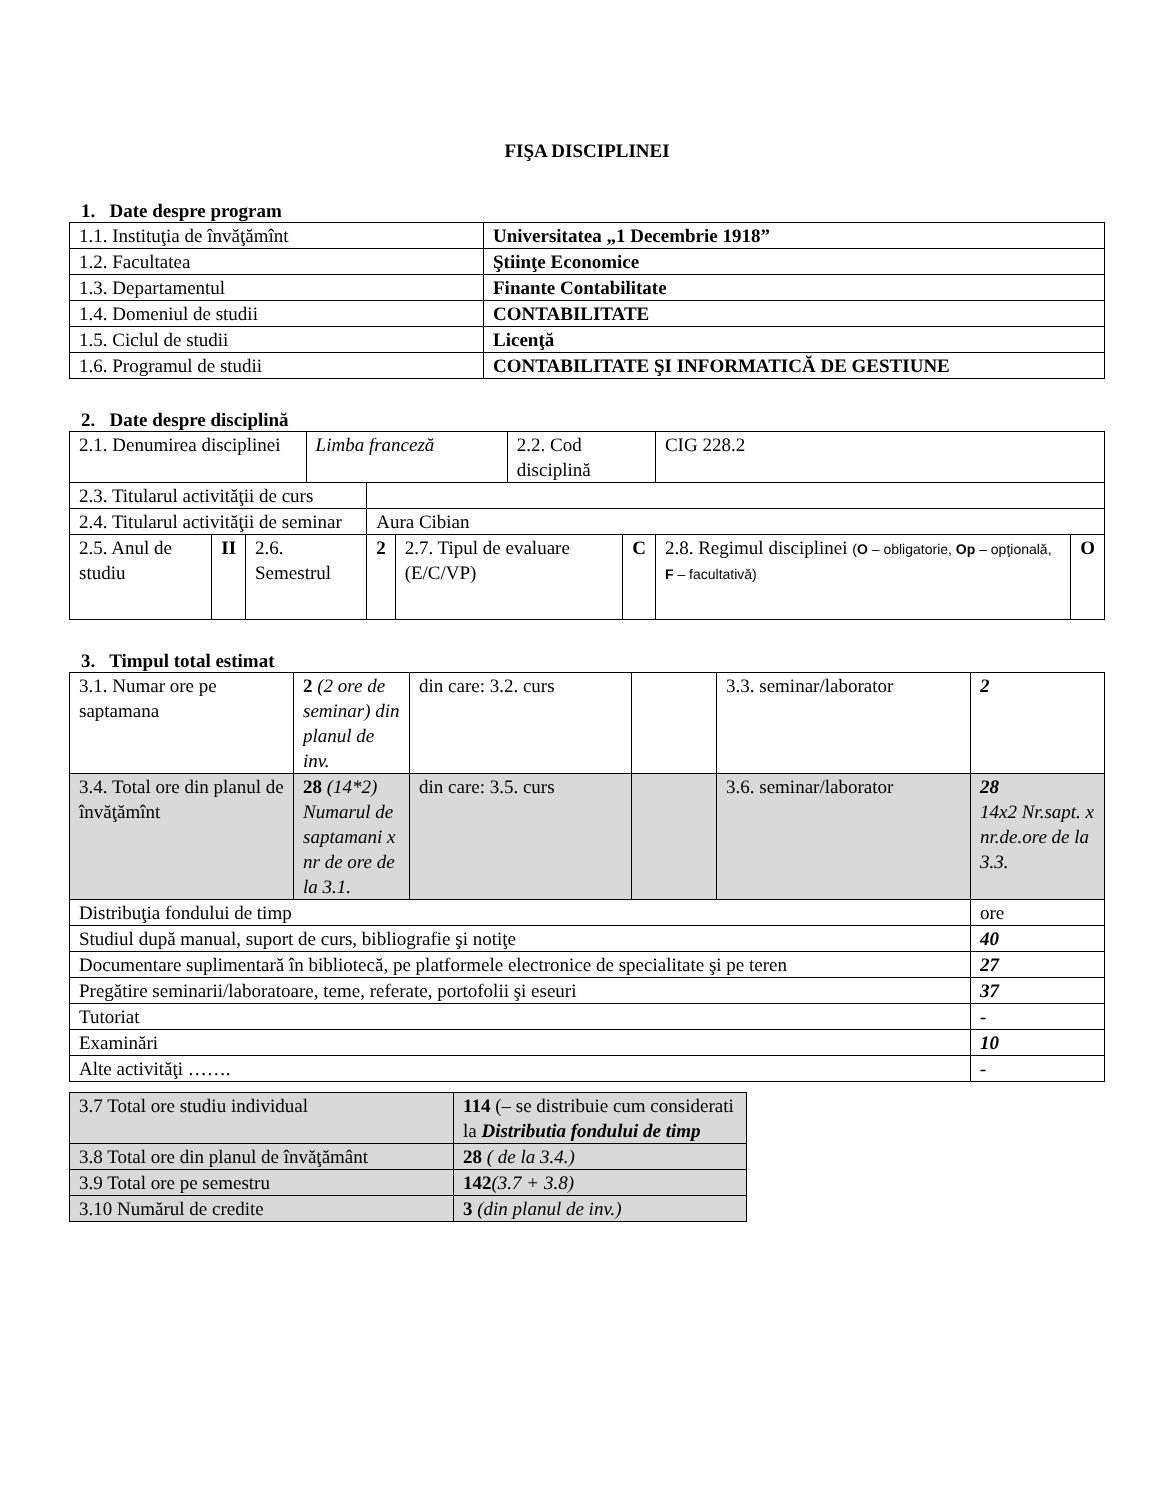FIŞA DISCIPLINEI
1. Date despre program
| 1.1. Instituţia de învăţămînt | Universitatea „1 Decembrie 1918” |
| 1.2. Facultatea | Ştiinţe Economice |
| 1.3. Departamentul | Finante Contabilitate |
| 1.4. Domeniul de studii | CONTABILITATE |
| 1.5. Ciclul de studii | Licenţă |
| 1.6. Programul de studii | CONTABILITATE ŞI INFORMATICĂ DE GESTIUNE |
2. Date despre disciplină
| 2.1. Denumirea disciplinei | | | Limba franceză | | | 2.2. Cod disciplină | | CIG 228.2 | |
| 2.3. Titularul activităţii de curs | | | | | | | | | |
| 2.4. Titularul activităţii de seminar | | | | Aura Cibian | | | | | |
| 2.5. Anul de studiu | II | 2.6. Semestrul | | 2 | 2.7. Tipul de evaluare (E/C/VP) | | C | 2.8. Regimul disciplinei ( O – obligatorie, Op – opţională, F – facultativă) | O |
3. Timpul total estimat
| 3.1. Numar ore pe saptamana | 2 (2 ore de seminar) din planul de inv. | din care: 3.2. curs | | 3.3. seminar/laborator | 2 |
| 3.4. Total ore din planul de învăţămînt | 28 (14*2) Numarul de saptamani x nr de ore de la 3.1. | din care: 3.5. curs | | 3.6. seminar/laborator | 28 14x2 Nr.sapt. x nr.de.ore de la 3.3. |
| Distribuţia fondului de timp | | | | | ore |
| Studiul după manual, suport de curs, bibliografie şi notiţe | | | | | 40 |
| Documentare suplimentară în bibliotecă, pe platformele electronice de specialitate şi pe teren | | | | | 27 |
| Pregătire seminarii/laboratoare, teme, referate, portofolii şi eseuri | | | | | 37 |
| Tutoriat | | | | | - |
| Examinări | | | | | 10 |
| Alte activităţi ……. | | | | | - |
| 3.7 Total ore studiu individual | 114 (– se distribuie cum considerati la Distributia fondului de timp |
| 3.8 Total ore din planul de învăţământ | 28 ( de la 3.4.) |
| 3.9 Total ore pe semestru | 142 (3.7 + 3.8) |
| 3.10 Numărul de credite | 3 (din planul de inv.) |